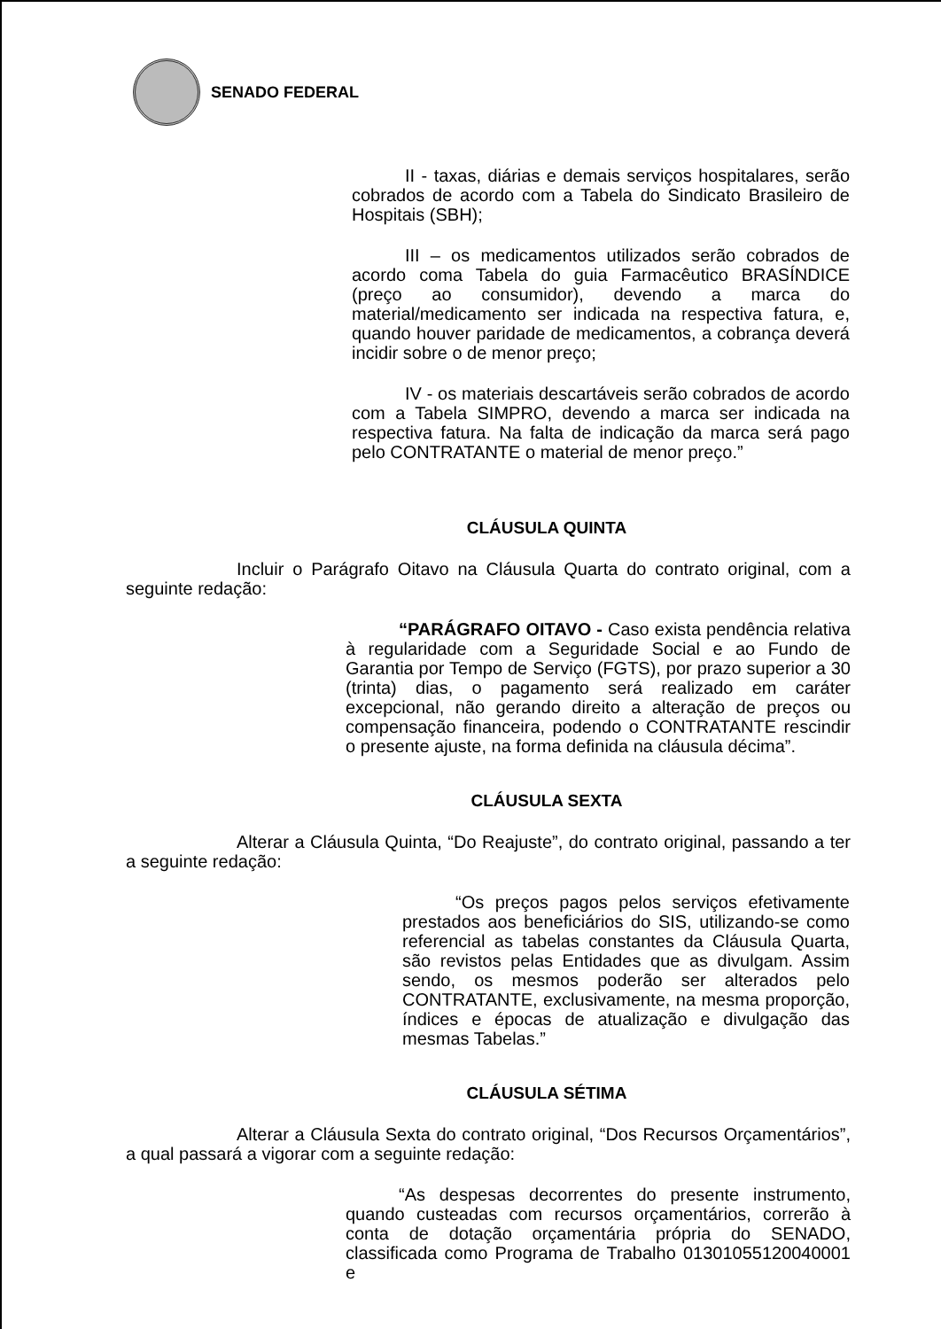SENADO FEDERAL
II - taxas, diárias e demais serviços hospitalares, serão cobrados de acordo com a Tabela do Sindicato Brasileiro de Hospitais (SBH);
III – os medicamentos utilizados serão cobrados de acordo coma Tabela do guia Farmacêutico BRASÍNDICE (preço ao consumidor), devendo a marca do material/medicamento ser indicada na respectiva fatura, e, quando houver paridade de medicamentos, a cobrança deverá incidir sobre o de menor preço;
IV - os materiais descartáveis serão cobrados de acordo com a Tabela SIMPRO, devendo a marca ser indicada na respectiva fatura. Na falta de indicação da marca será pago pelo CONTRATANTE o material de menor preço.”
CLÁUSULA QUINTA
Incluir o Parágrafo Oitavo na Cláusula Quarta do contrato original, com a seguinte redação:
“PARÁGRAFO OITAVO - Caso exista pendência relativa à regularidade com a Seguridade Social e ao Fundo de Garantia por Tempo de Serviço (FGTS), por prazo superior a 30 (trinta) dias, o pagamento será realizado em caráter excepcional, não gerando direito a alteração de preços ou compensação financeira, podendo o CONTRATANTE rescindir o presente ajuste, na forma definida na cláusula décima”.
CLÁUSULA SEXTA
Alterar a Cláusula Quinta, “Do Reajuste”, do contrato original, passando a ter a seguinte redação:
“Os preços pagos pelos serviços efetivamente prestados aos beneficiários do SIS, utilizando-se como referencial as tabelas constantes da Cláusula Quarta, são revistos pelas Entidades que as divulgam. Assim sendo, os mesmos poderão ser alterados pelo CONTRATANTE, exclusivamente, na mesma proporção, índices e épocas de atualização e divulgação das mesmas Tabelas.”
CLÁUSULA SÉTIMA
Alterar a Cláusula Sexta do contrato original, “Dos Recursos Orçamentários”, a qual passará a vigorar com a seguinte redação:
“As despesas decorrentes do presente instrumento, quando custeadas com recursos orçamentários, correrão à conta de dotação orçamentária própria do SENADO, classificada como Programa de Trabalho 01301055120040001 e